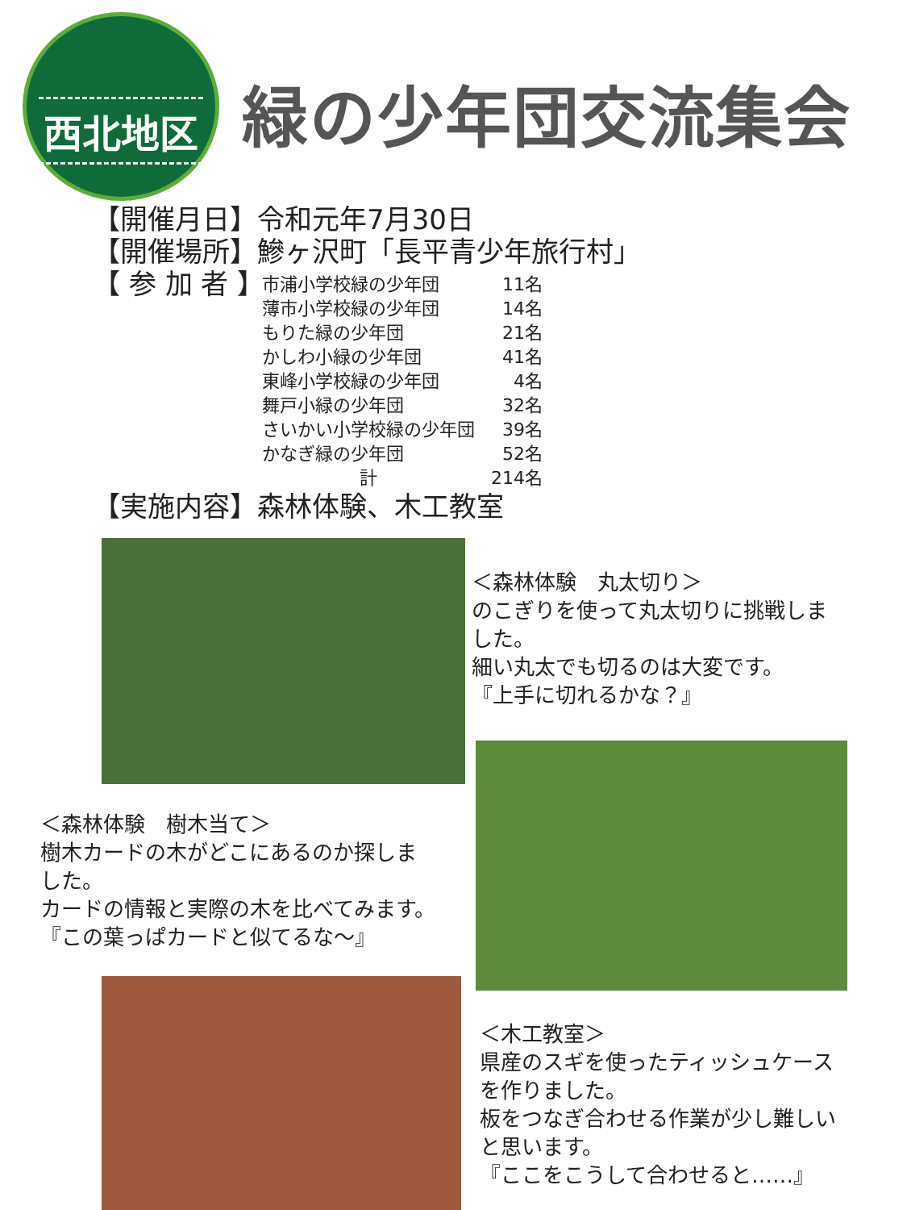西北地区
緑の少年団交流集会
【開催月日】令和元年7月30日
【開催場所】鰺ヶ沢町「長平青少年旅行村」
【 参 加 者 】
| 市浦小学校緑の少年団 | 11名 |
| 薄市小学校緑の少年団 | 14名 |
| もりた緑の少年団 | 21名 |
| かしわ小緑の少年団 | 41名 |
| 東峰小学校緑の少年団 | 4名 |
| 舞戸小緑の少年団 | 32名 |
| さいかい小学校緑の少年団 | 39名 |
| かなぎ緑の少年団 | 52名 |
| 計 | 214名 |
【実施内容】森林体験、木工教室
＜森林体験　丸太切り＞
のこぎりを使って丸太切りに挑戦しま
した。
細い丸太でも切るのは大変です。
『上手に切れるかな？』
＜森林体験　樹木当て＞
樹木カードの木がどこにあるのか探しま
した。
カードの情報と実際の木を比べてみます。
『この葉っぱカードと似てるな～』
＜木工教室＞
県産のスギを使ったティッシュケース
を作りました。
板をつなぎ合わせる作業が少し難しい
と思います。
『ここをこうして合わせると……』